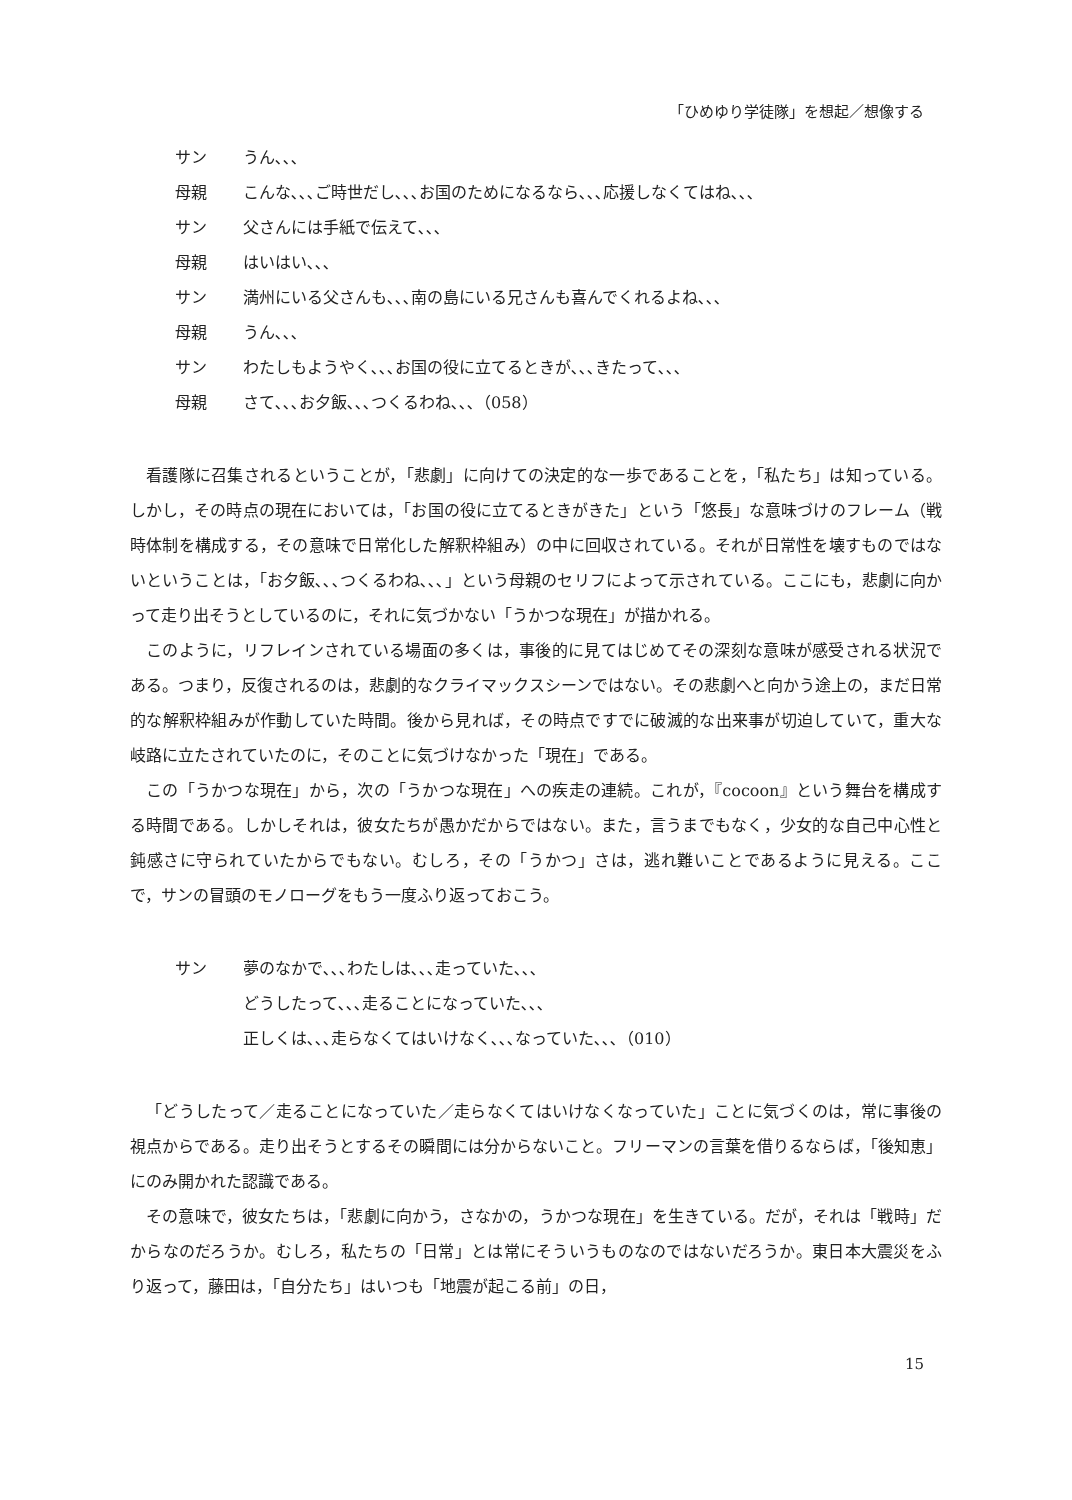「ひめゆり学徒隊」を想起／想像する
サン うん､､､
母親 こんな､､､ご時世だし､､､お国のためになるなら､､､応援しなくてはね､､､
サン 父さんには手紙で伝えて､､､
母親 はいはい､､､
サン 満州にいる父さんも､､､南の島にいる兄さんも喜んでくれるよね､､､
母親 うん､､､
サン わたしもようやく､､､お国の役に立てるときが､､､きたって､､､
母親 さて､､､お夕飯､､､つくるわね､､､（058）
看護隊に召集されるということが，「悲劇」に向けての決定的な一歩であることを，「私たち」は知っている。しかし，その時点の現在においては，「お国の役に立てるときがきた」という「悠長」な意味づけのフレーム（戦時体制を構成する，その意味で日常化した解釈枠組み）の中に回収されている。それが日常性を壊すものではないということは，「お夕飯､､､つくるわね､､､」という母親のセリフによって示されている。ここにも，悲劇に向かって走り出そうとしているのに，それに気づかない「うかつな現在」が描かれる。
このように，リフレインされている場面の多くは，事後的に見てはじめてその深刻な意味が感受される状況である。つまり，反復されるのは，悲劇的なクライマックスシーンではない。その悲劇へと向かう途上の，まだ日常的な解釈枠組みが作動していた時間。後から見れば，その時点ですでに破滅的な出来事が切迫していて，重大な岐路に立たされていたのに，そのことに気づけなかった「現在」である。
この「うかつな現在」から，次の「うかつな現在」への疾走の連続。これが，『cocoon』という舞台を構成する時間である。しかしそれは，彼女たちが愚かだからではない。また，言うまでもなく，少女的な自己中心性と鈍感さに守られていたからでもない。むしろ，その「うかつ」さは，逃れ難いことであるように見える。ここで，サンの冒頭のモノローグをもう一度ふり返っておこう。
サン 夢のなかで､､､わたしは､､､走っていた､､､
どうしたって､､､走ることになっていた､､､
正しくは､､､走らなくてはいけなく､､､なっていた､､､（010）
「どうしたって／走ることになっていた／走らなくてはいけなくなっていた」ことに気づくのは，常に事後の視点からである。走り出そうとするその瞬間には分からないこと。フリーマンの言葉を借りるならば，「後知恵」にのみ開かれた認識である。
その意味で，彼女たちは，「悲劇に向かう，さなかの，うかつな現在」を生きている。だが，それは「戦時」だからなのだろうか。むしろ，私たちの「日常」とは常にそういうものなのではないだろうか。東日本大震災をふり返って，藤田は，「自分たち」はいつも「地震が起こる前」の日，
15